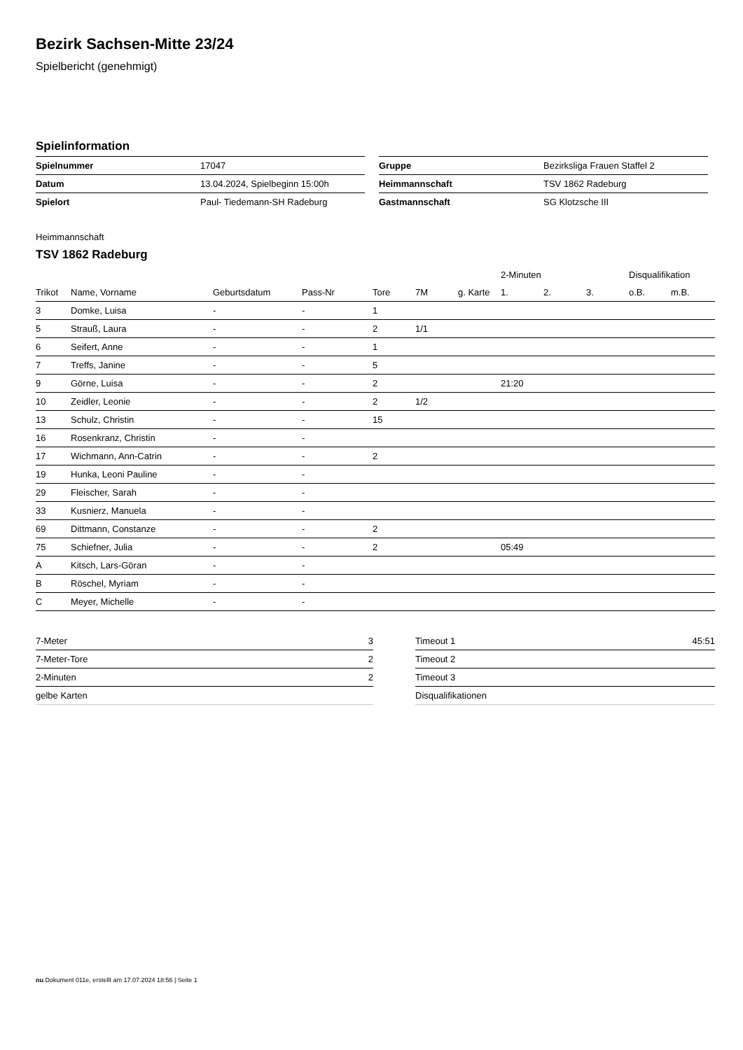Bezirk Sachsen-Mitte 23/24
Spielbericht (genehmigt)
Spielinformation
| Spielnummer | 17047 |
| Datum | 13.04.2024, Spielbeginn 15:00h |
| Spielort | Paul- Tiedemann-SH Radeburg |
| Gruppe | Bezirksliga Frauen Staffel 2 |
| Heimmannschaft | TSV 1862 Radeburg |
| Gastmannschaft | SG Klotzsche III |
Heimmannschaft
TSV 1862 Radeburg
| | | | | | | | 2-Minuten | | | Disqualifikation | |
| --- | --- | --- | --- | --- | --- | --- | --- | --- | --- | --- | --- |
| Trikot | Name, Vorname | Geburtsdatum | Pass-Nr | Tore | 7M | g. Karte | 1. | 2. | 3. | o.B. | m.B. |
| 3 | Domke, Luisa | - | - | 1 | | | | | | | |
| 5 | Strauß, Laura | - | - | 2 | 1/1 | | | | | | |
| 6 | Seifert, Anne | - | - | 1 | | | | | | | |
| 7 | Treffs, Janine | - | - | 5 | | | | | | | |
| 9 | Görne, Luisa | - | - | 2 | | | 21:20 | | | | |
| 10 | Zeidler, Leonie | - | - | 2 | 1/2 | | | | | | |
| 13 | Schulz, Christin | - | - | 15 | | | | | | | |
| 16 | Rosenkranz, Christin | - | - | | | | | | | | |
| 17 | Wichmann, Ann-Catrin | - | - | 2 | | | | | | | |
| 19 | Hunka, Leoni Pauline | - | - | | | | | | | | |
| 29 | Fleischer, Sarah | - | - | | | | | | | | |
| 33 | Kusnierz, Manuela | - | - | | | | | | | | |
| 69 | Dittmann, Constanze | - | - | 2 | | | | | | | |
| 75 | Schiefner, Julia | - | - | 2 | | | 05:49 | | | | |
| A | Kitsch, Lars-Göran | - | - | | | | | | | | |
| B | Röschel, Myriam | - | - | | | | | | | | |
| C | Meyer, Michelle | - | - | | | | | | | | |
| 7-Meter | 3 |
| 7-Meter-Tore | 2 |
| 2-Minuten | 2 |
| gelbe Karten | |
| Timeout 1 | 45:51 |
| Timeout 2 | |
| Timeout 3 | |
| Disqualifikationen | |
nu.Dokument 011e, erstellt am 17.07.2024 18:56 | Seite 1